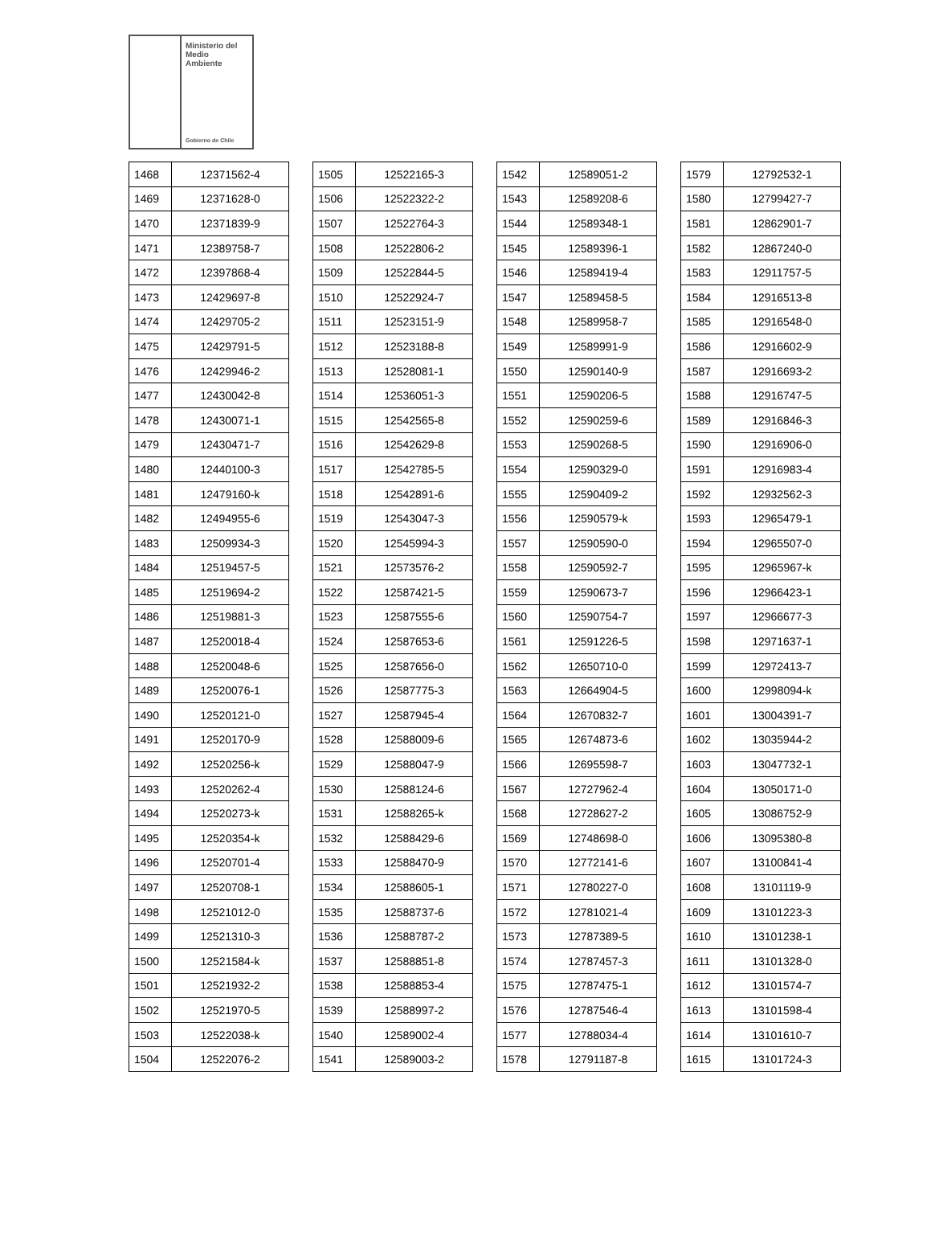Ministerio del
Medio
Ambiente
Gobierno de Chile
| 1468 | 12371562-4 |
| 1469 | 12371628-0 |
| 1470 | 12371839-9 |
| 1471 | 12389758-7 |
| 1472 | 12397868-4 |
| 1473 | 12429697-8 |
| 1474 | 12429705-2 |
| 1475 | 12429791-5 |
| 1476 | 12429946-2 |
| 1477 | 12430042-8 |
| 1478 | 12430071-1 |
| 1479 | 12430471-7 |
| 1480 | 12440100-3 |
| 1481 | 12479160-k |
| 1482 | 12494955-6 |
| 1483 | 12509934-3 |
| 1484 | 12519457-5 |
| 1485 | 12519694-2 |
| 1486 | 12519881-3 |
| 1487 | 12520018-4 |
| 1488 | 12520048-6 |
| 1489 | 12520076-1 |
| 1490 | 12520121-0 |
| 1491 | 12520170-9 |
| 1492 | 12520256-k |
| 1493 | 12520262-4 |
| 1494 | 12520273-k |
| 1495 | 12520354-k |
| 1496 | 12520701-4 |
| 1497 | 12520708-1 |
| 1498 | 12521012-0 |
| 1499 | 12521310-3 |
| 1500 | 12521584-k |
| 1501 | 12521932-2 |
| 1502 | 12521970-5 |
| 1503 | 12522038-k |
| 1504 | 12522076-2 |
| 1505 | 12522165-3 |
| 1506 | 12522322-2 |
| 1507 | 12522764-3 |
| 1508 | 12522806-2 |
| 1509 | 12522844-5 |
| 1510 | 12522924-7 |
| 1511 | 12523151-9 |
| 1512 | 12523188-8 |
| 1513 | 12528081-1 |
| 1514 | 12536051-3 |
| 1515 | 12542565-8 |
| 1516 | 12542629-8 |
| 1517 | 12542785-5 |
| 1518 | 12542891-6 |
| 1519 | 12543047-3 |
| 1520 | 12545994-3 |
| 1521 | 12573576-2 |
| 1522 | 12587421-5 |
| 1523 | 12587555-6 |
| 1524 | 12587653-6 |
| 1525 | 12587656-0 |
| 1526 | 12587775-3 |
| 1527 | 12587945-4 |
| 1528 | 12588009-6 |
| 1529 | 12588047-9 |
| 1530 | 12588124-6 |
| 1531 | 12588265-k |
| 1532 | 12588429-6 |
| 1533 | 12588470-9 |
| 1534 | 12588605-1 |
| 1535 | 12588737-6 |
| 1536 | 12588787-2 |
| 1537 | 12588851-8 |
| 1538 | 12588853-4 |
| 1539 | 12588997-2 |
| 1540 | 12589002-4 |
| 1541 | 12589003-2 |
| 1542 | 12589051-2 |
| 1543 | 12589208-6 |
| 1544 | 12589348-1 |
| 1545 | 12589396-1 |
| 1546 | 12589419-4 |
| 1547 | 12589458-5 |
| 1548 | 12589958-7 |
| 1549 | 12589991-9 |
| 1550 | 12590140-9 |
| 1551 | 12590206-5 |
| 1552 | 12590259-6 |
| 1553 | 12590268-5 |
| 1554 | 12590329-0 |
| 1555 | 12590409-2 |
| 1556 | 12590579-k |
| 1557 | 12590590-0 |
| 1558 | 12590592-7 |
| 1559 | 12590673-7 |
| 1560 | 12590754-7 |
| 1561 | 12591226-5 |
| 1562 | 12650710-0 |
| 1563 | 12664904-5 |
| 1564 | 12670832-7 |
| 1565 | 12674873-6 |
| 1566 | 12695598-7 |
| 1567 | 12727962-4 |
| 1568 | 12728627-2 |
| 1569 | 12748698-0 |
| 1570 | 12772141-6 |
| 1571 | 12780227-0 |
| 1572 | 12781021-4 |
| 1573 | 12787389-5 |
| 1574 | 12787457-3 |
| 1575 | 12787475-1 |
| 1576 | 12787546-4 |
| 1577 | 12788034-4 |
| 1578 | 12791187-8 |
| 1579 | 12792532-1 |
| 1580 | 12799427-7 |
| 1581 | 12862901-7 |
| 1582 | 12867240-0 |
| 1583 | 12911757-5 |
| 1584 | 12916513-8 |
| 1585 | 12916548-0 |
| 1586 | 12916602-9 |
| 1587 | 12916693-2 |
| 1588 | 12916747-5 |
| 1589 | 12916846-3 |
| 1590 | 12916906-0 |
| 1591 | 12916983-4 |
| 1592 | 12932562-3 |
| 1593 | 12965479-1 |
| 1594 | 12965507-0 |
| 1595 | 12965967-k |
| 1596 | 12966423-1 |
| 1597 | 12966677-3 |
| 1598 | 12971637-1 |
| 1599 | 12972413-7 |
| 1600 | 12998094-k |
| 1601 | 13004391-7 |
| 1602 | 13035944-2 |
| 1603 | 13047732-1 |
| 1604 | 13050171-0 |
| 1605 | 13086752-9 |
| 1606 | 13095380-8 |
| 1607 | 13100841-4 |
| 1608 | 13101119-9 |
| 1609 | 13101223-3 |
| 1610 | 13101238-1 |
| 1611 | 13101328-0 |
| 1612 | 13101574-7 |
| 1613 | 13101598-4 |
| 1614 | 13101610-7 |
| 1615 | 13101724-3 |